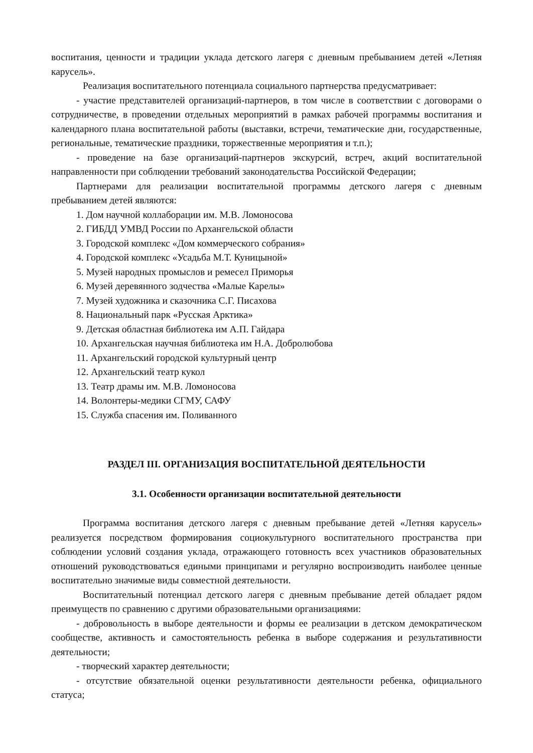воспитания, ценности и традиции уклада детского лагеря с дневным пребыванием детей «Летняя карусель».
Реализация воспитательного потенциала социального партнерства предусматривает:
- участие представителей организаций-партнеров, в том числе в соответствии с договорами о сотрудничестве, в проведении отдельных мероприятий в рамках рабочей программы воспитания и календарного плана воспитательной работы (выставки, встречи, тематические дни, государственные, региональные, тематические праздники, торжественные мероприятия и т.п.);
- проведение на базе организаций-партнеров экскурсий, встреч, акций воспитательной направленности при соблюдении требований законодательства Российской Федерации;
Партнерами для реализации воспитательной программы детского лагеря с дневным пребыванием детей являются:
1. Дом научной коллаборации им. М.В. Ломоносова
2. ГИБДД УМВД России по Архангельской области
3. Городской комплекс «Дом коммерческого собрания»
4. Городской комплекс «Усадьба М.Т. Куницыной»
5. Музей народных промыслов и ремесел Приморья
6. Музей деревянного зодчества «Малые Карелы»
7. Музей художника и сказочника С.Г. Писахова
8. Национальный парк «Русская Арктика»
9. Детская областная библиотека им А.П. Гайдара
10. Архангельская научная библиотека им Н.А. Добролюбова
11. Архангельский городской культурный центр
12. Архангельский театр кукол
13. Театр драмы им. М.В. Ломоносова
14. Волонтеры-медики СГМУ, САФУ
15. Служба спасения им. Поливанного
РАЗДЕЛ III. ОРГАНИЗАЦИЯ ВОСПИТАТЕЛЬНОЙ ДЕЯТЕЛЬНОСТИ
3.1. Особенности организации воспитательной деятельности
Программа воспитания детского лагеря с дневным пребывание детей «Летняя карусель» реализуется посредством формирования социокультурного воспитательного пространства при соблюдении условий создания уклада, отражающего готовность всех участников образовательных отношений руководствоваться едиными принципами и регулярно воспроизводить наиболее ценные воспитательно значимые виды совместной деятельности.
Воспитательный потенциал детского лагеря с дневным пребывание детей обладает рядом преимуществ по сравнению с другими образовательными организациями:
- добровольность в выборе деятельности и формы ее реализации в детском демократическом сообществе, активность и самостоятельность ребенка в выборе содержания и результативности деятельности;
- творческий характер деятельности;
- отсутствие обязательной оценки результативности деятельности ребенка, официального статуса;